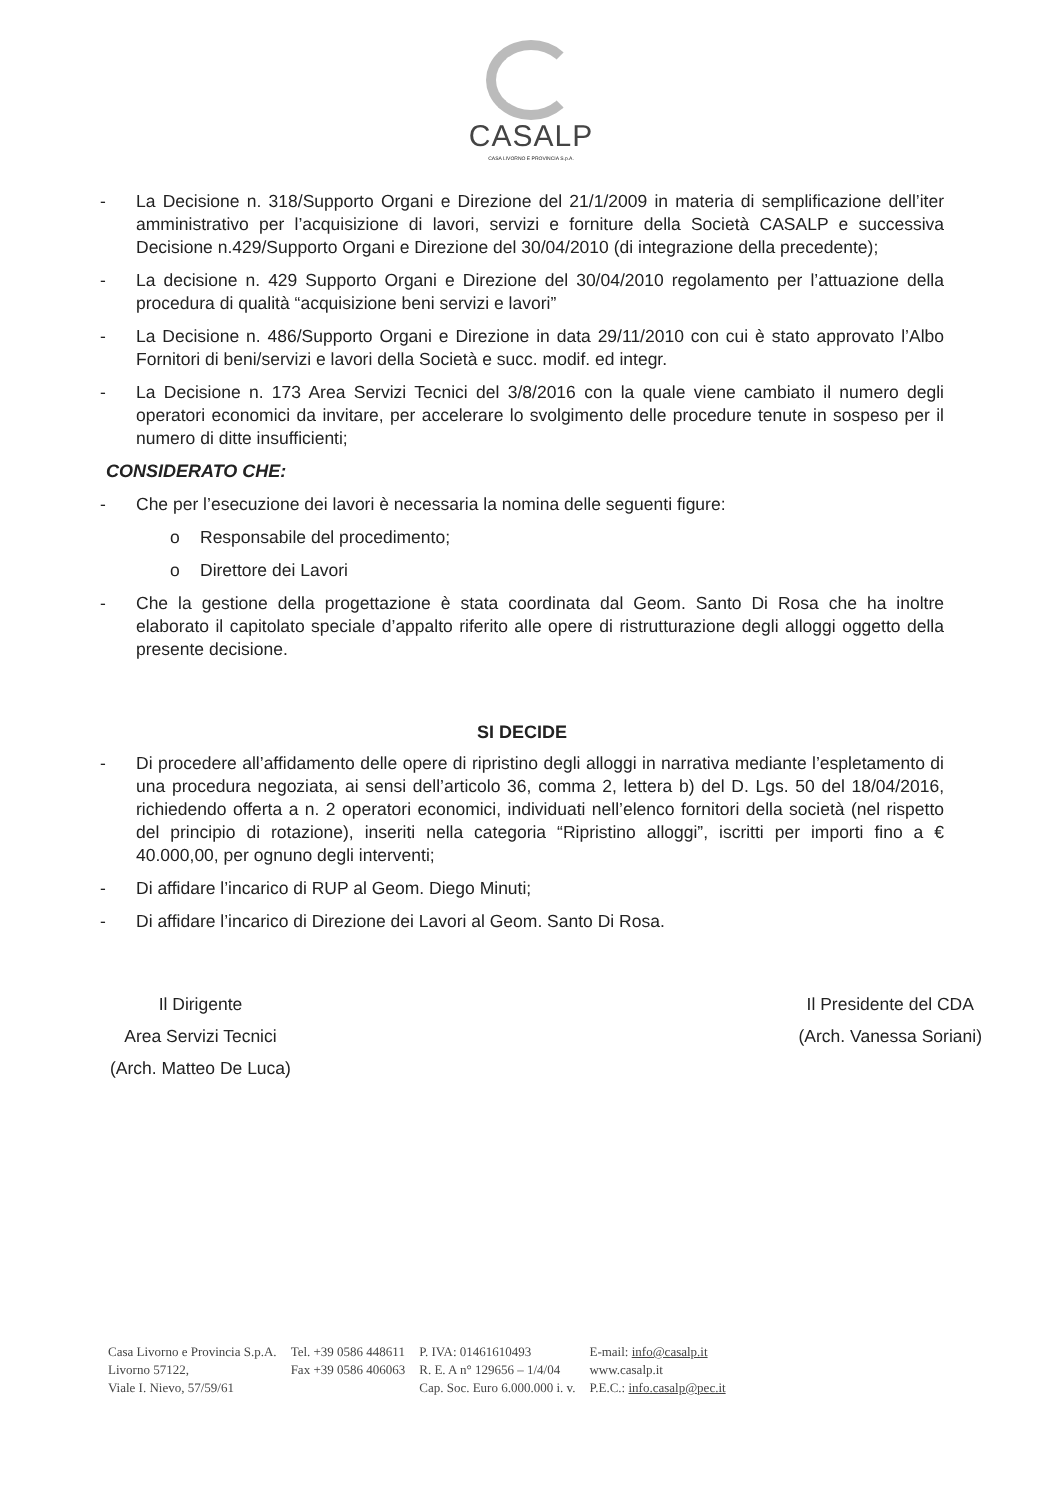CASALP
CASA LIVORNO E PROVINCIA S.p.A.
- La Decisione n. 318/Supporto Organi e Direzione del 21/1/2009 in materia di semplificazione dell’iter amministrativo per l’acquisizione di lavori, servizi e forniture della Società CASALP e successiva Decisione n.429/Supporto Organi e Direzione del 30/04/2010 (di integrazione della precedente);
- La decisione n. 429 Supporto Organi e Direzione del 30/04/2010 regolamento per l’attuazione della procedura di qualità “acquisizione beni servizi e lavori”
- La Decisione n. 486/Supporto Organi e Direzione in data 29/11/2010 con cui è stato approvato l’Albo Fornitori di beni/servizi e lavori della Società e succ. modif. ed integr.
- La Decisione n. 173 Area Servizi Tecnici del 3/8/2016 con la quale viene cambiato il numero degli operatori economici da invitare, per accelerare lo svolgimento delle procedure tenute in sospeso per il numero di ditte insufficienti;
CONSIDERATO CHE:
- Che per l’esecuzione dei lavori è necessaria la nomina delle seguenti figure:
o Responsabile del procedimento;
o Direttore dei Lavori
- Che la gestione della progettazione è stata coordinata dal Geom. Santo Di Rosa che ha inoltre elaborato il capitolato speciale d’appalto riferito alle opere di ristrutturazione degli alloggi oggetto della presente decisione.
SI DECIDE
- Di procedere all’affidamento delle opere di ripristino degli alloggi in narrativa mediante l’espletamento di una procedura negoziata, ai sensi dell’articolo 36, comma 2, lettera b) del D. Lgs. 50 del 18/04/2016, richiedendo offerta a n. 2 operatori economici, individuati nell’elenco fornitori della società (nel rispetto del principio di rotazione), inseriti nella categoria “Ripristino alloggi”, iscritti per importi fino a € 40.000,00, per ognuno degli interventi;
- Di affidare l’incarico di RUP al Geom. Diego Minuti;
- Di affidare l’incarico di Direzione dei Lavori al Geom. Santo Di Rosa.
Il Dirigente
Area Servizi Tecnici
(Arch. Matteo De Luca)
Il Presidente del CDA
(Arch. Vanessa Soriani)
Casa Livorno e Provincia S.p.A.
Livorno 57122,
Viale I. Nievo, 57/59/61
Tel. +39 0586 448611
Fax +39 0586 406063
P. IVA: 01461610493
R. E. A n° 129656 – 1/4/04
Cap. Soc. Euro 6.000.000 i. v.
E-mail: info@casalp.it
www.casalp.it
P.E.C.: info.casalp@pec.it